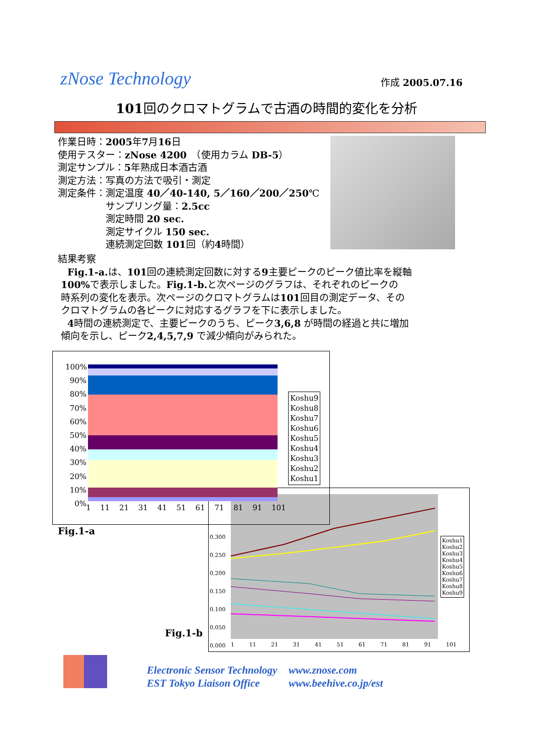zNose Technology
作成 2005.07.16
101回のクロマトグラムで古酒の時間的変化を分析
作業日時：2005年7月16日
使用テスター：zNose 4200　（使用カラム DB-5）
測定サンプル：5年熟成日本酒古酒
測定方法：写真の方法で吸引・測定
測定条件：測定温度 40／40-140, 5／160／200／250℃
　　　　　サンプリング量：2.5cc
　　　　　測定時間 20 sec.
　　　　　測定サイクル 150 sec.
　　　　　連続測定回数 101回（約4時間）
結果考察
　Fig.1-a. は、101回の連続測定回数に対する9主要ピークのピーク値比率を縦軸
100% で表示しました。Fig.1-b. と次ページのグラフは、それぞれのピークの
時系列の変化を表示。次ページのクロマトグラムは101回目の測定データ、その
クロマトグラムの各ピークに対応するグラフを下に表示しました。
　4時間の連続測定で、主要ピークのうち、ピーク3,6,8 が時間の経過と共に増加
傾向を示し、ピーク2,4,5,7,9 で減少傾向がみられた。
0.300
0.250
0.200
0.150
0.100
0.050
0.000
1 11 21 31 41 51 61 71 81 91 101
Koshu1
Koshu2
Koshu3
Koshu4
Koshu5
Koshu6
Koshu7
Koshu8
Koshu9
100%
90%
80%
70%
60%
50%
40%
30%
20%
10%
0%
1 11 21 31 41 51 61 71 81 91 101
Koshu9
Koshu8
Koshu7
Koshu6
Koshu5
Koshu4
Koshu3
Koshu2
Koshu1
Fig.1-a
Fig.1-b
Electronic Sensor Technology www.znose.com
EST Tokyo Liaison Office www.beehive.co.jp/est